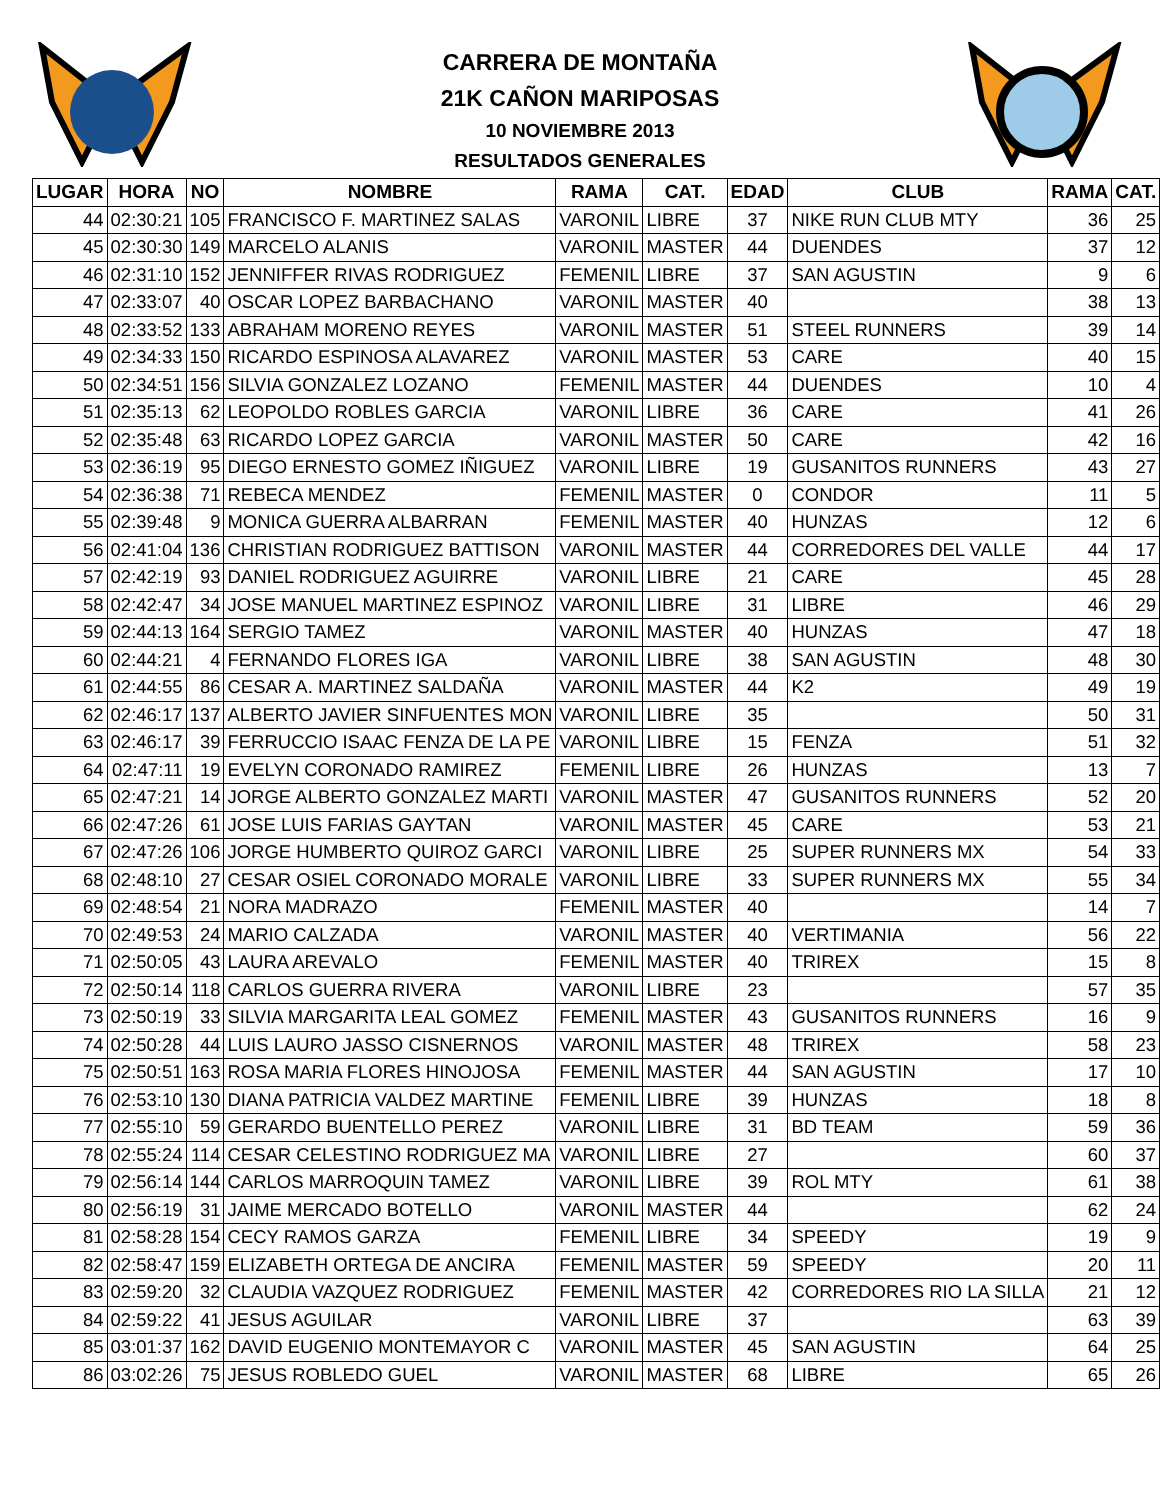CARRERA DE MONTAÑA
21K CAÑON MARIPOSAS
10 NOVIEMBRE 2013
RESULTADOS GENERALES
| LUGAR | HORA | NO | NOMBRE | RAMA | CAT. | EDAD | CLUB | RAMA | CAT. |
| --- | --- | --- | --- | --- | --- | --- | --- | --- | --- |
| 44 | 02:30:21 | 105 | FRANCISCO F. MARTINEZ SALAS | VARONIL | LIBRE | 37 | NIKE RUN CLUB MTY | 36 | 25 |
| 45 | 02:30:30 | 149 | MARCELO ALANIS | VARONIL | MASTER | 44 | DUENDES | 37 | 12 |
| 46 | 02:31:10 | 152 | JENNIFFER RIVAS RODRIGUEZ | FEMENIL | LIBRE | 37 | SAN AGUSTIN | 9 | 6 |
| 47 | 02:33:07 | 40 | OSCAR LOPEZ BARBACHANO | VARONIL | MASTER | 40 | | 38 | 13 |
| 48 | 02:33:52 | 133 | ABRAHAM MORENO REYES | VARONIL | MASTER | 51 | STEEL RUNNERS | 39 | 14 |
| 49 | 02:34:33 | 150 | RICARDO ESPINOSA ALAVAREZ | VARONIL | MASTER | 53 | CARE | 40 | 15 |
| 50 | 02:34:51 | 156 | SILVIA GONZALEZ LOZANO | FEMENIL | MASTER | 44 | DUENDES | 10 | 4 |
| 51 | 02:35:13 | 62 | LEOPOLDO ROBLES GARCIA | VARONIL | LIBRE | 36 | CARE | 41 | 26 |
| 52 | 02:35:48 | 63 | RICARDO LOPEZ GARCIA | VARONIL | MASTER | 50 | CARE | 42 | 16 |
| 53 | 02:36:19 | 95 | DIEGO ERNESTO GOMEZ IÑIGUEZ | VARONIL | LIBRE | 19 | GUSANITOS RUNNERS | 43 | 27 |
| 54 | 02:36:38 | 71 | REBECA MENDEZ | FEMENIL | MASTER | 0 | CONDOR | 11 | 5 |
| 55 | 02:39:48 | 9 | MONICA GUERRA ALBARRAN | FEMENIL | MASTER | 40 | HUNZAS | 12 | 6 |
| 56 | 02:41:04 | 136 | CHRISTIAN RODRIGUEZ BATTISON | VARONIL | MASTER | 44 | CORREDORES DEL VALLE | 44 | 17 |
| 57 | 02:42:19 | 93 | DANIEL RODRIGUEZ AGUIRRE | VARONIL | LIBRE | 21 | CARE | 45 | 28 |
| 58 | 02:42:47 | 34 | JOSE MANUEL MARTINEZ ESPINOZ | VARONIL | LIBRE | 31 | LIBRE | 46 | 29 |
| 59 | 02:44:13 | 164 | SERGIO TAMEZ | VARONIL | MASTER | 40 | HUNZAS | 47 | 18 |
| 60 | 02:44:21 | 4 | FERNANDO FLORES IGA | VARONIL | LIBRE | 38 | SAN AGUSTIN | 48 | 30 |
| 61 | 02:44:55 | 86 | CESAR A. MARTINEZ SALDAÑA | VARONIL | MASTER | 44 | K2 | 49 | 19 |
| 62 | 02:46:17 | 137 | ALBERTO JAVIER SINFUENTES MON | VARONIL | LIBRE | 35 | | 50 | 31 |
| 63 | 02:46:17 | 39 | FERRUCCIO ISAAC FENZA DE LA PE | VARONIL | LIBRE | 15 | FENZA | 51 | 32 |
| 64 | 02:47:11 | 19 | EVELYN CORONADO RAMIREZ | FEMENIL | LIBRE | 26 | HUNZAS | 13 | 7 |
| 65 | 02:47:21 | 14 | JORGE ALBERTO GONZALEZ MARTI | VARONIL | MASTER | 47 | GUSANITOS RUNNERS | 52 | 20 |
| 66 | 02:47:26 | 61 | JOSE LUIS FARIAS GAYTAN | VARONIL | MASTER | 45 | CARE | 53 | 21 |
| 67 | 02:47:26 | 106 | JORGE HUMBERTO QUIROZ GARCI | VARONIL | LIBRE | 25 | SUPER RUNNERS MX | 54 | 33 |
| 68 | 02:48:10 | 27 | CESAR OSIEL CORONADO MORALE | VARONIL | LIBRE | 33 | SUPER RUNNERS MX | 55 | 34 |
| 69 | 02:48:54 | 21 | NORA MADRAZO | FEMENIL | MASTER | 40 | | 14 | 7 |
| 70 | 02:49:53 | 24 | MARIO CALZADA | VARONIL | MASTER | 40 | VERTIMANIA | 56 | 22 |
| 71 | 02:50:05 | 43 | LAURA AREVALO | FEMENIL | MASTER | 40 | TRIREX | 15 | 8 |
| 72 | 02:50:14 | 118 | CARLOS GUERRA RIVERA | VARONIL | LIBRE | 23 | | 57 | 35 |
| 73 | 02:50:19 | 33 | SILVIA MARGARITA LEAL GOMEZ | FEMENIL | MASTER | 43 | GUSANITOS RUNNERS | 16 | 9 |
| 74 | 02:50:28 | 44 | LUIS LAURO JASSO CISNERNOS | VARONIL | MASTER | 48 | TRIREX | 58 | 23 |
| 75 | 02:50:51 | 163 | ROSA MARIA FLORES HINOJOSA | FEMENIL | MASTER | 44 | SAN AGUSTIN | 17 | 10 |
| 76 | 02:53:10 | 130 | DIANA PATRICIA VALDEZ MARTINE | FEMENIL | LIBRE | 39 | HUNZAS | 18 | 8 |
| 77 | 02:55:10 | 59 | GERARDO BUENTELLO PEREZ | VARONIL | LIBRE | 31 | BD TEAM | 59 | 36 |
| 78 | 02:55:24 | 114 | CESAR CELESTINO RODRIGUEZ MA | VARONIL | LIBRE | 27 | | 60 | 37 |
| 79 | 02:56:14 | 144 | CARLOS MARROQUIN TAMEZ | VARONIL | LIBRE | 39 | ROL MTY | 61 | 38 |
| 80 | 02:56:19 | 31 | JAIME MERCADO BOTELLO | VARONIL | MASTER | 44 | | 62 | 24 |
| 81 | 02:58:28 | 154 | CECY RAMOS GARZA | FEMENIL | LIBRE | 34 | SPEEDY | 19 | 9 |
| 82 | 02:58:47 | 159 | ELIZABETH ORTEGA DE ANCIRA | FEMENIL | MASTER | 59 | SPEEDY | 20 | 11 |
| 83 | 02:59:20 | 32 | CLAUDIA VAZQUEZ RODRIGUEZ | FEMENIL | MASTER | 42 | CORREDORES RIO LA SILLA | 21 | 12 |
| 84 | 02:59:22 | 41 | JESUS AGUILAR | VARONIL | LIBRE | 37 | | 63 | 39 |
| 85 | 03:01:37 | 162 | DAVID EUGENIO MONTEMAYOR C | VARONIL | MASTER | 45 | SAN AGUSTIN | 64 | 25 |
| 86 | 03:02:26 | 75 | JESUS ROBLEDO GUEL | VARONIL | MASTER | 68 | LIBRE | 65 | 26 |